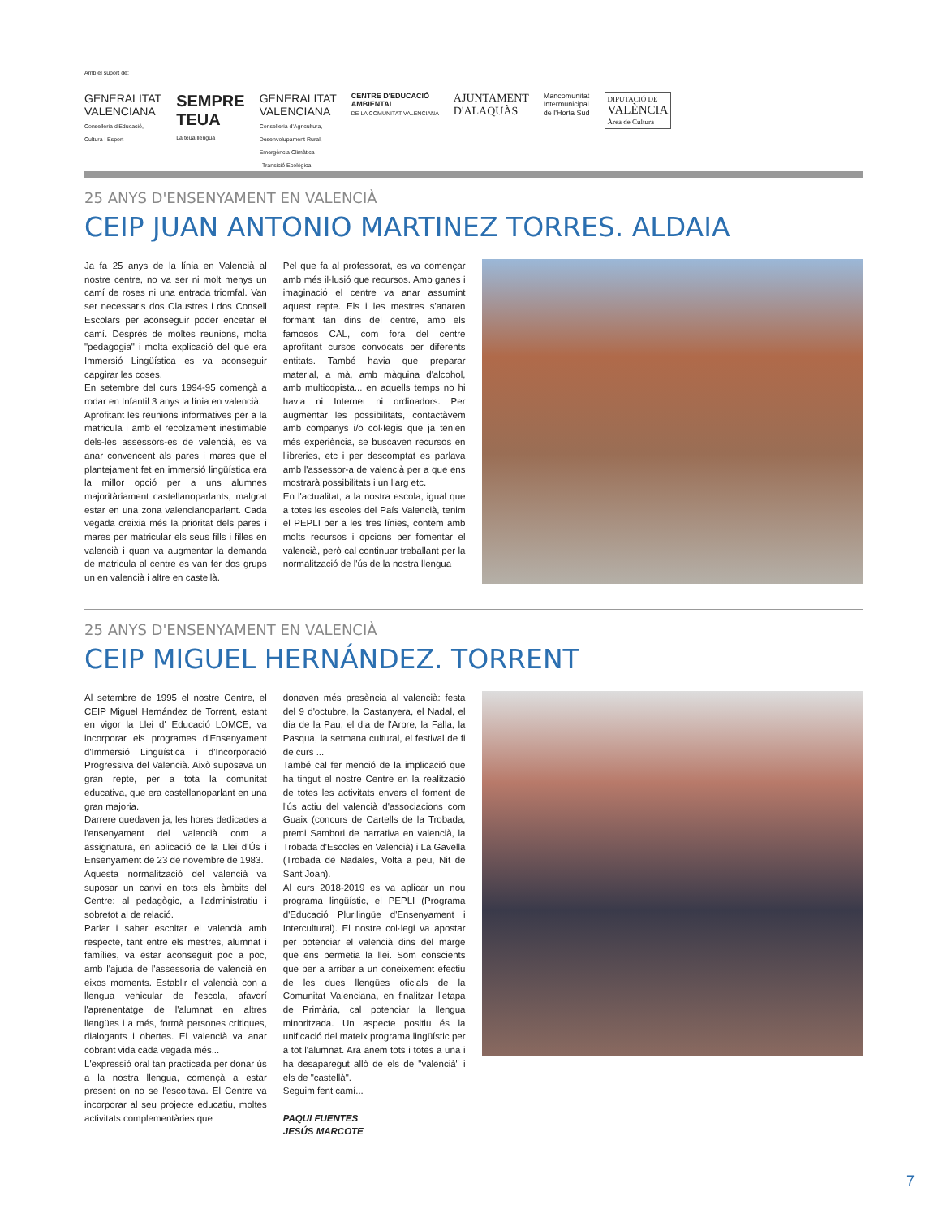Amb el suport de:
GENERALITAT
VALENCIANA
Conselleria d'Educació,
Cultura i Esport
SEMPRE
TEUA
La teua llengua
GENERALITAT
VALENCIANA
Conselleria d'Agricultura,
Desenvolupament Rural,
Emergència Climàtica
i Transició Ecològica
CENTRE D'EDUCACIÓ
AMBIENTAL
DE LA COMUNITAT VALENCIANA
AJUNTAMENT
D'ALAQUÀS
Mancomunitat
Intermunicipal
de l'Horta Sud
DIPUTACIÓ DE
VALÈNCIA
Àrea de Cultura
25 ANYS D'ENSENYAMENT EN VALENCIÀ
CEIP JUAN ANTONIO MARTINEZ TORRES. ALDAIA
Ja fa 25 anys de la línia en Valencià al nostre centre, no va ser ni molt menys un camí de roses ni una entrada triomfal. Van ser necessaris dos Claustres i dos Consell Escolars per aconseguir poder encetar el camí. Després de moltes reunions, molta "pedagogia" i molta explicació del que era Immersió Lingüística es va aconseguir capgirar les coses.
En setembre del curs 1994-95 començà a rodar en Infantil 3 anys la línia en valencià.
Aprofitant les reunions informatives per a la matricula i amb el recolzament inestimable dels-les assessors-es de valencià, es va anar convencent als pares i mares que el plantejament fet en immersió lingüística era la millor opció per a uns alumnes majoritàriament castellanoparlants, malgrat estar en una zona valencianoparlant. Cada vegada creixia més la prioritat dels pares i mares per matricular els seus fills i filles en valencià i quan va augmentar la demanda de matricula al centre es van fer dos grups un en valencià i altre en castellà.
Pel que fa al professorat, es va començar amb més il·lusió que recursos. Amb ganes i imaginació el centre va anar assumint aquest repte. Els i les mestres s'anaren formant tan dins del centre, amb els famosos CAL, com fora del centre aprofitant cursos convocats per diferents entitats. També havia que preparar material, a mà, amb màquina d'alcohol, amb multicopista... en aquells temps no hi havia ni Internet ni ordinadors. Per augmentar les possibilitats, contactàvem amb companys i/o col·legis que ja tenien més experiència, se buscaven recursos en llibreries, etc i per descomptat es parlava amb l'assessor-a de valencià per a que ens mostrarà possibilitats i un llarg etc.
En l'actualitat, a la nostra escola, igual que a totes les escoles del País Valencià, tenim el PEPLI per a les tres línies, contem amb molts recursos i opcions per fomentar el valencià, però cal continuar treballant per la normalització de l'ús de la nostra llengua
25 ANYS D'ENSENYAMENT EN VALENCIÀ
CEIP MIGUEL HERNÁNDEZ. TORRENT
Al setembre de 1995 el nostre Centre, el CEIP Miguel Hernández de Torrent, estant en vigor la Llei d' Educació LOMCE, va incorporar els programes d'Ensenyament d'Immersió Lingüística i d'Incorporació Progressiva del Valencià. Això suposava un gran repte, per a tota la comunitat educativa, que era castellanoparlant en una gran majoria.
Darrere quedaven ja, les hores dedicades a l'ensenyament del valencià com a assignatura, en aplicació de la Llei d'Ús i Ensenyament de 23 de novembre de 1983.
Aquesta normalització del valencià va suposar un canvi en tots els àmbits del Centre: al pedagògic, a l'administratiu i sobretot al de relació.
Parlar i saber escoltar el valencià amb respecte, tant entre els mestres, alumnat i famílies, va estar aconseguit poc a poc, amb l'ajuda de l'assessoria de valencià en eixos moments. Establir el valencià con a llengua vehicular de l'escola, afavorí l'aprenentatge de l'alumnat en altres llengües i a més, formà persones crítiques, dialogants i obertes. El valencià va anar cobrant vida cada vegada més...
L'expressió oral tan practicada per donar ús a la nostra llengua, començà a estar present on no se l'escoltava. El Centre va incorporar al seu projecte educatiu, moltes activitats complementàries que
donaven més presència al valencià: festa del 9 d'octubre, la Castanyera, el Nadal, el dia de la Pau, el dia de l'Arbre, la Falla, la Pasqua, la setmana cultural, el festival de fi de curs ...
També cal fer menció de la implicació que ha tingut el nostre Centre en la realització de totes les activitats envers el foment de l'ús actiu del valencià d'associacions com Guaix (concurs de Cartells de la Trobada, premi Sambori de narrativa en valencià, la Trobada d'Escoles en Valencià) i La Gavella (Trobada de Nadales, Volta a peu, Nit de Sant Joan).
Al curs 2018-2019 es va aplicar un nou programa lingüístic, el PEPLI (Programa d'Educació Plurilingüe d'Ensenyament i Intercultural). El nostre col·legi va apostar per potenciar el valencià dins del marge que ens permetia la llei. Som conscients que per a arribar a un coneixement efectiu de les dues llengües oficials de la Comunitat Valenciana, en finalitzar l'etapa de Primària, cal potenciar la llengua minoritzada. Un aspecte positiu és la unificació del mateix programa lingüístic per a tot l'alumnat. Ara anem tots i totes a una i ha desaparegut allò de els de "valencià" i els de "castellà".
Seguim fent camí...
PAQUI FUENTES
JESÚS MARCOTE
7